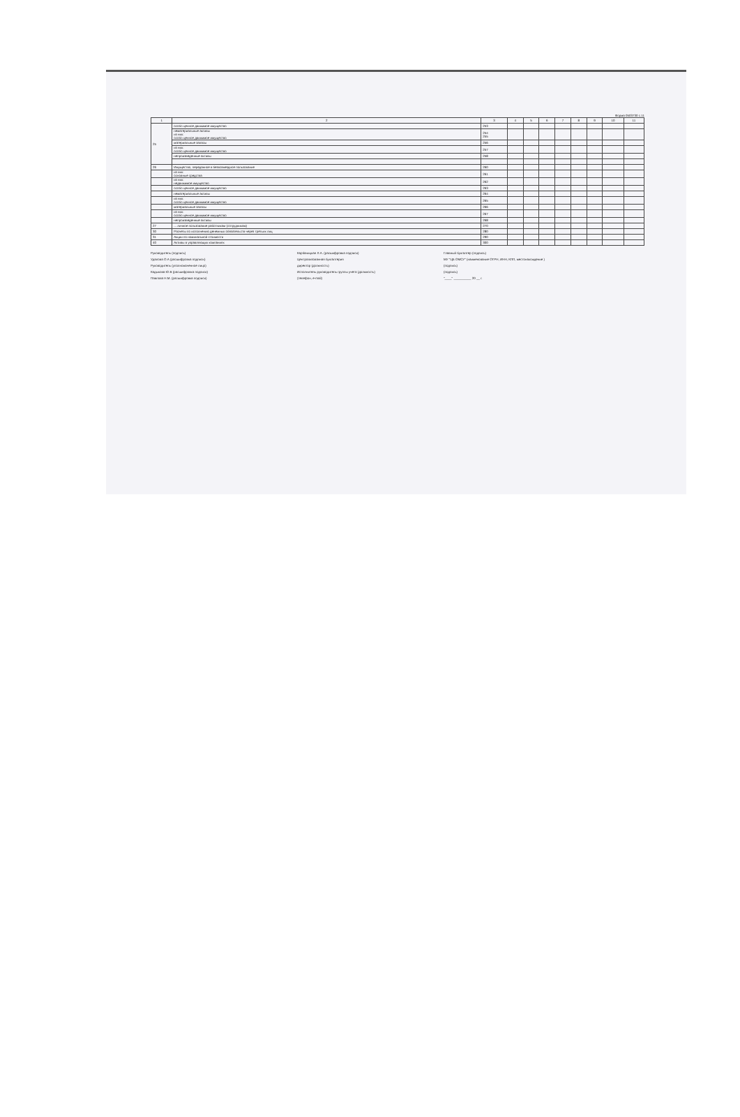Форма 0503730 с.11
| 1 | 2 | 3 | 4 | 5 | 6 | 7 | 8 | 9 | 10 | 11 |
| --- | --- | --- | --- | --- | --- | --- | --- | --- | --- | --- |
| 25 | особо ценное движимое имущество | 253 | | | | | | | | |
| | нематериальные активы из них: особо ценное движимое имущество | 254 255 | | | | | | | | |
| | материальные запасы | 256 | | | | | | | | |
| | из них: особо ценное движимое имущество | 257 | | | | | | | | |
| | непроизведенные активы | 258 | | | | | | | | |
| 26 | Имущество, переданное в безвозмездное пользование | 260 | | | | | | | | |
| | из них: основные средства | 261 | | | | | | | | |
| | из них: недвижимое имущество | 262 | | | | | | | | |
| | особо ценное движимое имущество | 263 | | | | | | | | |
| | нематериальные активы | 264 | | | | | | | | |
| | из них: особо ценное движимое имущество | 265 | | | | | | | | |
| | материальные запасы | 266 | | | | | | | | |
| | из них: особо ценное движимое имущество | 267 | | | | | | | | |
| | непроизведенные активы | 268 | | | | | | | | |
| 27 | ... личное пользование работникам (сотрудникам) | 270 | | | | | | | | |
| 30 | Расчеты по исполнению денежных обязательств через третьих лиц | 280 | | | | | | | | |
| 31 | Акции по номинальной стоимости | 290 | | | | | | | | |
| 40 | Активы в управляющих компаниях | 300 | | | | | | | | |
Руководитель (подпись)
Карбаницкая Л.А. (расшифровка подписи)
Главный бухгалтер (подпись)
Удалова О.А (расшифровка подписи)
Централизованная бухгалтерия
МУ "ЦБ ОМСУ" (наименование ОГРН, ИНН, КПП, местонахождение )
Руководитель (уполномоченное лицо)
директор (должность)
(подпись)
Кадыкова Ю.В (расшифровка подписи)
Исполнитель руководитель группы учета (должность)
(подпись)
Павлова Н.М. (расшифровка подписи)
(телефон, e-mail)
"____" __________ 20 __ г.